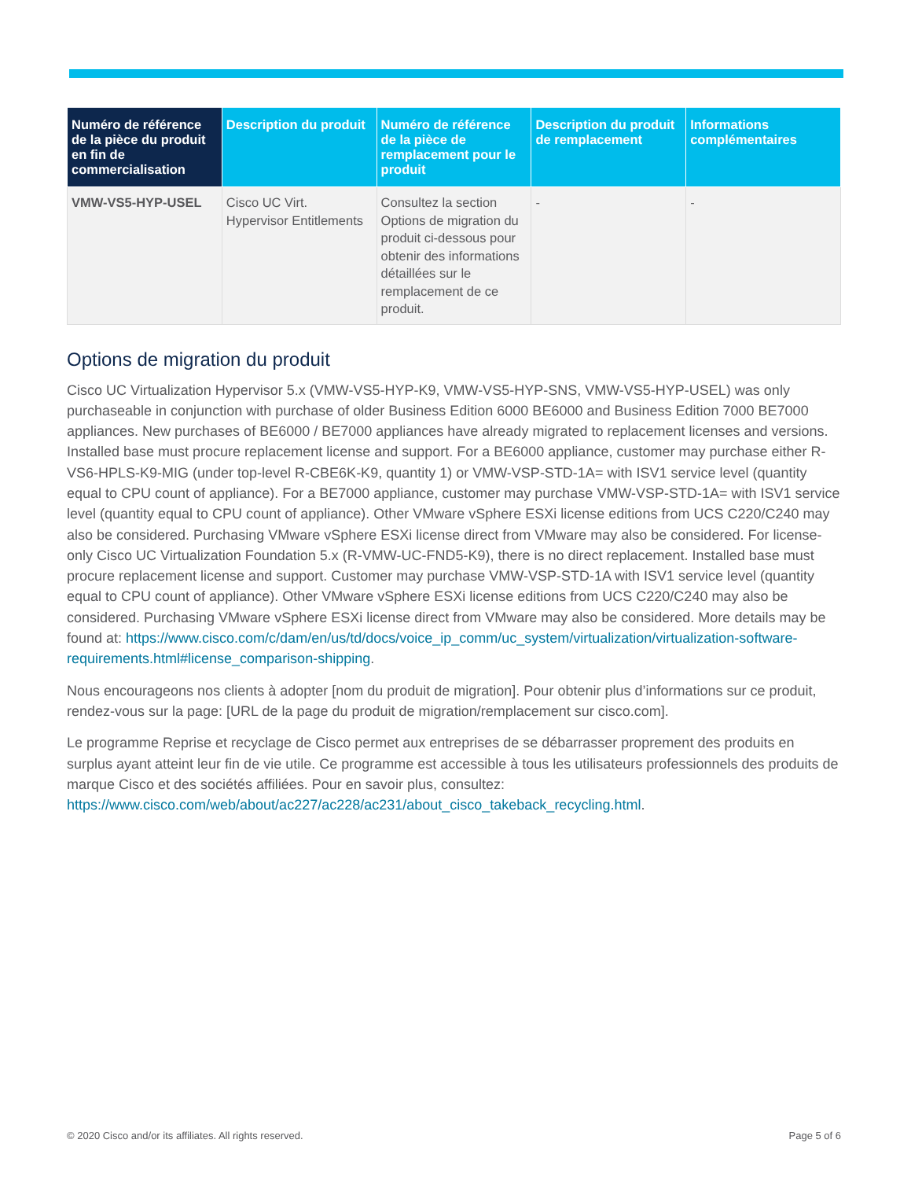| Numéro de référence de la pièce du produit en fin de commercialisation | Description du produit | Numéro de référence de la pièce de remplacement pour le produit | Description du produit de remplacement | Informations complémentaires |
| --- | --- | --- | --- | --- |
| VMW-VS5-HYP-USEL | Cisco UC Virt. Hypervisor Entitlements | Consultez la section Options de migration du produit ci-dessous pour obtenir des informations détaillées sur le remplacement de ce produit. | - | - |
Options de migration du produit
Cisco UC Virtualization Hypervisor 5.x (VMW-VS5-HYP-K9, VMW-VS5-HYP-SNS, VMW-VS5-HYP-USEL) was only purchaseable in conjunction with purchase of older Business Edition 6000 BE6000 and Business Edition 7000 BE7000 appliances. New purchases of BE6000 / BE7000 appliances have already migrated to replacement licenses and versions. Installed base must procure replacement license and support. For a BE6000 appliance, customer may purchase either R-VS6-HPLS-K9-MIG (under top-level R-CBE6K-K9, quantity 1) or VMW-VSP-STD-1A= with ISV1 service level (quantity equal to CPU count of appliance). For a BE7000 appliance, customer may purchase VMW-VSP-STD-1A= with ISV1 service level (quantity equal to CPU count of appliance). Other VMware vSphere ESXi license editions from UCS C220/C240 may also be considered. Purchasing VMware vSphere ESXi license direct from VMware may also be considered. For license-only Cisco UC Virtualization Foundation 5.x (R-VMW-UC-FND5-K9), there is no direct replacement. Installed base must procure replacement license and support. Customer may purchase VMW-VSP-STD-1A with ISV1 service level (quantity equal to CPU count of appliance). Other VMware vSphere ESXi license editions from UCS C220/C240 may also be considered. Purchasing VMware vSphere ESXi license direct from VMware may also be considered. More details may be found at: https://www.cisco.com/c/dam/en/us/td/docs/voice_ip_comm/uc_system/virtualization/virtualization-software-requirements.html#license_comparison-shipping.
Nous encourageons nos clients à adopter [nom du produit de migration]. Pour obtenir plus d’informations sur ce produit, rendez-vous sur la page: [URL de la page du produit de migration/remplacement sur cisco.com].
Le programme Reprise et recyclage de Cisco permet aux entreprises de se débarrasser proprement des produits en surplus ayant atteint leur fin de vie utile. Ce programme est accessible à tous les utilisateurs professionnels des produits de marque Cisco et des sociétés affiliées. Pour en savoir plus, consultez: https://www.cisco.com/web/about/ac227/ac228/ac231/about_cisco_takeback_recycling.html.
© 2020 Cisco and/or its affiliates. All rights reserved. Page 5 of 6